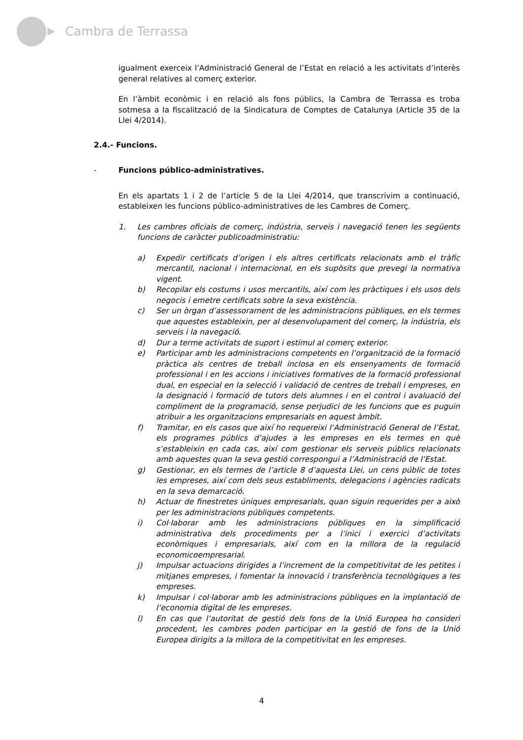Cambra de Terrassa
igualment exerceix l’Administració General de l’Estat en relació a les activitats d’interès general relatives al comerç exterior.
En l’àmbit econòmic i en relació als fons públics, la Cambra de Terrassa es troba sotmesa a la fiscalització de la Sindicatura de Comptes de Catalunya (Article 35 de la Llei 4/2014).
2.4.- Funcions.
- Funcions público-administratives.
En els apartats 1 i 2 de l’article 5 de la Llei 4/2014, que transcrivim a continuació, estableixen les funcions público-administratives de les Cambres de Comerç.
1. Les cambres oficials de comerç, indústria, serveis i navegació tenen les següents funcions de caràcter publicoadministratiu:
a) Expedir certificats d’origen i els altres certificats relacionats amb el tràfic mercantil, nacional i internacional, en els supòsits que prevegi la normativa vigent.
b) Recopilar els costums i usos mercantils, així com les pràctiques i els usos dels negocis i emetre certificats sobre la seva existència.
c) Ser un òrgan d’assessorament de les administracions públiques, en els termes que aquestes estableixin, per al desenvolupament del comerç, la indústria, els serveis i la navegació.
d) Dur a terme activitats de suport i estímul al comerç exterior.
e) Participar amb les administracions competents en l’organització de la formació pràctica als centres de treball inclosa en els ensenyaments de formació professional i en les accions i iniciatives formatives de la formació professional dual, en especial en la selecció i validació de centres de treball i empreses, en la designació i formació de tutors dels alumnes i en el control i avaluació del compliment de la programació, sense perjudici de les funcions que es puguin atribuir a les organitzacions empresarials en aquest àmbit.
f) Tramitar, en els casos que així ho requereixi l’Administració General de l’Estat, els programes públics d’ajudes a les empreses en els termes en què s’estableixin en cada cas, així com gestionar els serveis públics relacionats amb aquestes quan la seva gestió correspongui a l’Administració de l’Estat.
g) Gestionar, en els termes de l’article 8 d’aquesta Llei, un cens públic de totes les empreses, així com dels seus establiments, delegacions i agències radicats en la seva demarcació.
h) Actuar de finestretes úniques empresarials, quan siguin requerides per a això per les administracions públiques competents.
i) Col·laborar amb les administracions públiques en la simplificació administrativa dels procediments per a l’inici i exercici d’activitats econòmiques i empresarials, així com en la millora de la regulació economicoempresarial.
j) Impulsar actuacions dirigides a l’increment de la competitivitat de les petites i mitjanes empreses, i fomentar la innovació i transferència tecnològiques a les empreses.
k) Impulsar i col·laborar amb les administracions públiques en la implantació de l’economia digital de les empreses.
l) En cas que l’autoritat de gestió dels fons de la Unió Europea ho consideri procedent, les cambres poden participar en la gestió de fons de la Unió Europea dirigits a la millora de la competitivitat en les empreses.
4